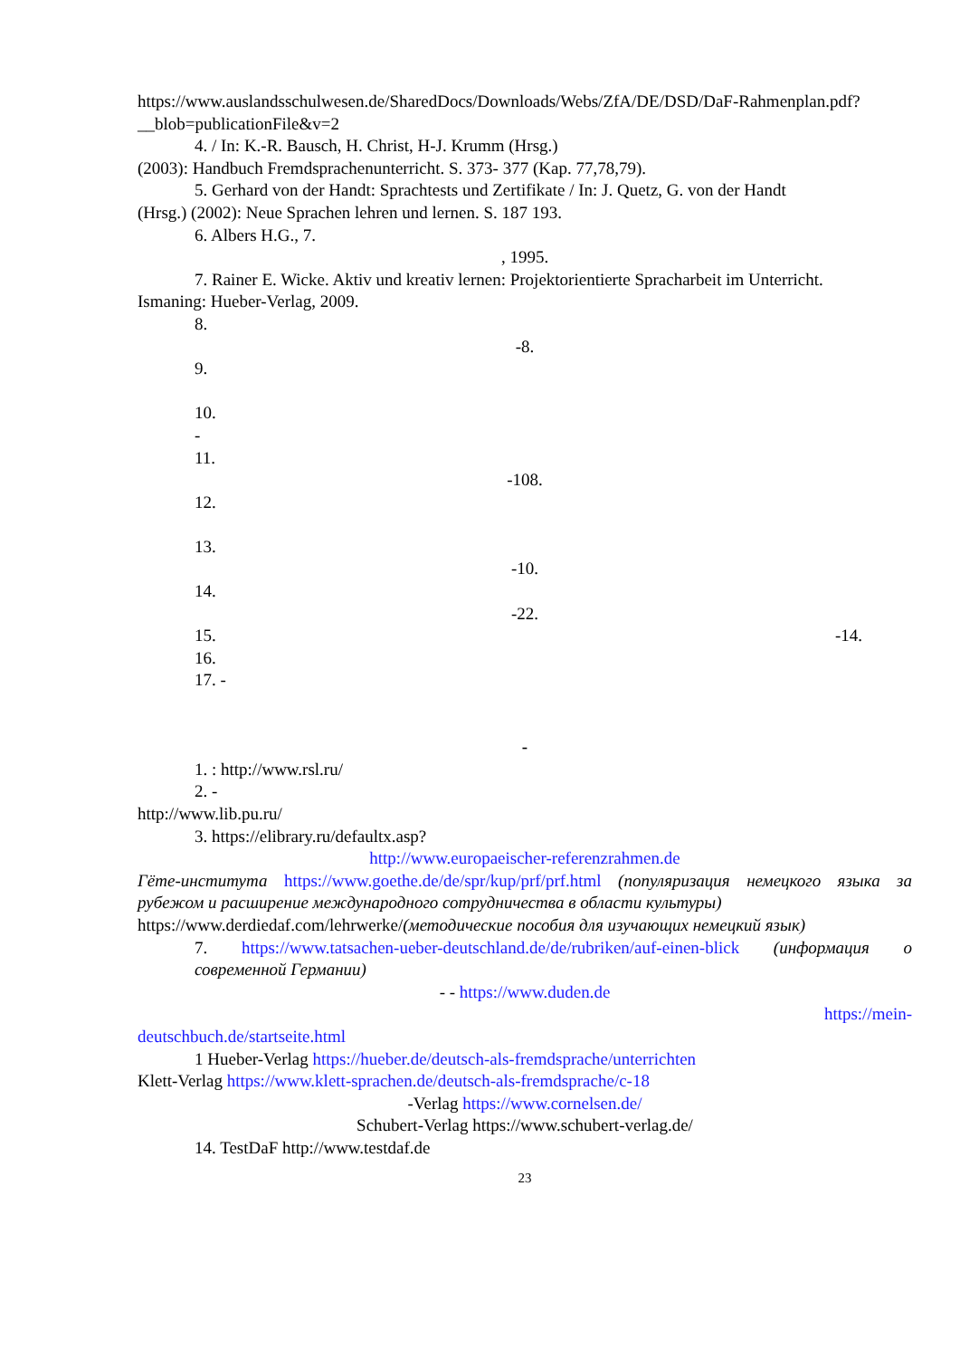https://www.auslandsschulwesen.de/SharedDocs/Downloads/Webs/ZfA/DE/DSD/DaF-Rahmenplan.pdf?__blob=publicationFile&v=2
4. / In: K.-R. Bausch, H. Christ, H-J. Krumm (Hrsg.)
(2003): Handbuch Fremdsprachenunterricht. S. 373- 377 (Kap. 77,78,79).
5. Gerhard von der Handt: Sprachtests und Zertifikate / In: J. Quetz, G. von der Handt
(Hrsg.) (2002): Neue Sprachen lehren und lernen. S. 187 193.
6. Albers H.G., 7.
, 1995.
7. Rainer E. Wicke. Aktiv und kreativ lernen: Projektorientierte Spracharbeit im Unterricht.
Ismaning: Hueber-Verlag, 2009.
8.
-8.
9.
10.
-
11.
-108.
12.
13.
-10.
14.
-22.
15. -14.
16.
17. -
-
1. : http://www.rsl.ru/
2. -
http://www.lib.pu.ru/
3. https://elibrary.ru/defaultx.asp?
http://www.europaeischer-referenzrahmen.de
Гёте-института https://www.goethe.de/de/spr/kup/prf/prf.html (популяризация немецкого языка за рубежом и расширение международного сотрудничества в области культуры)
https://www.derdiedaf.com/lehrwerke/(методические пособия для изучающих немецкий язык)
7. https://www.tatsachen-ueber-deutschland.de/de/rubriken/auf-einen-blick (информация о современной Германии)
- - https://www.duden.de
https://mein-
deutschbuch.de/startseite.html
1 Hueber-Verlag https://hueber.de/deutsch-als-fremdsprache/unterrichten
Klett-Verlag https://www.klett-sprachen.de/deutsch-als-fremdsprache/c-18
-Verlag https://www.cornelsen.de/
Schubert-Verlag https://www.schubert-verlag.de/
14. TestDaF http://www.testdaf.de
23